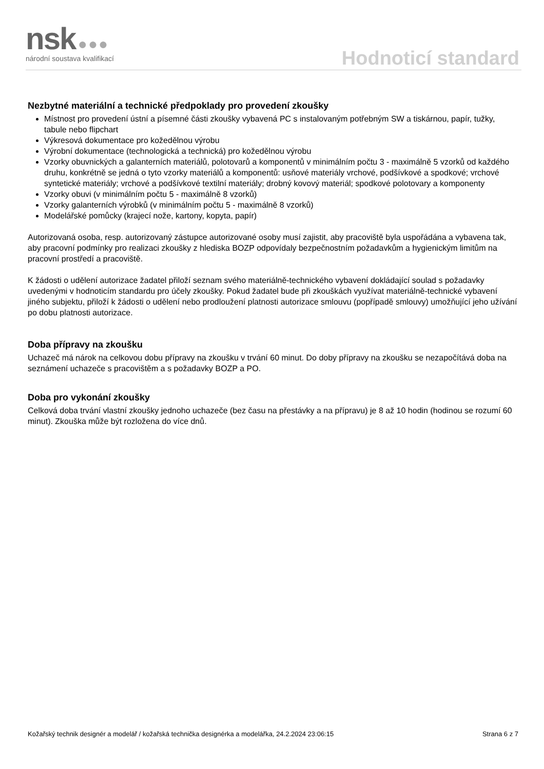nsk ●●●
národní soustava kvalifikací
Hodnoticí standard
Nezbytné materiální a technické předpoklady pro provedení zkoušky
Místnost pro provedení ústní a písemné části zkoušky vybavená PC s instalovaným potřebným SW a tiskárnou, papír, tužky, tabule nebo flipchart
Výkresová dokumentace pro kožedělnou výrobu
Výrobní dokumentace (technologická a technická) pro kožedělnou výrobu
Vzorky obuvnických a galanterních materiálů, polotovarů a komponentů v minimálním počtu 3 - maximálně 5 vzorků od každého druhu, konkrétně se jedná o tyto vzorky materiálů a komponentů: usňové materiály vrchové, podšívkové a spodkové; vrchové syntetické materiály; vrchové a podšívkové textilní materiály; drobný kovový materiál; spodkové polotovary a komponenty
Vzorky obuvi (v minimálním počtu 5 - maximálně 8 vzorků)
Vzorky galanterních výrobků (v minimálním počtu 5 - maximálně 8 vzorků)
Modelářské pomůcky (krajecí nože, kartony, kopyta, papír)
Autorizovaná osoba, resp. autorizovaný zástupce autorizované osoby musí zajistit, aby pracoviště byla uspořádána a vybavena tak, aby pracovní podmínky pro realizaci zkoušky z hlediska BOZP odpovídaly bezpečnostním požadavkům a hygienickým limitům na pracovní prostředí a pracoviště.
K žádosti o udělení autorizace žadatel přiloží seznam svého materiálně-technického vybavení dokládající soulad s požadavky uvedenými v hodnoticím standardu pro účely zkoušky. Pokud žadatel bude při zkouškách využívat materiálně-technické vybavení jiného subjektu, přiloží k žádosti o udělení nebo prodloužení platnosti autorizace smlouvu (popřípadě smlouvy) umožňující jeho užívání po dobu platnosti autorizace.
Doba přípravy na zkoušku
Uchazeč má nárok na celkovou dobu přípravy na zkoušku v trvání 60 minut. Do doby přípravy na zkoušku se nezapočítává doba na seznámení uchazeče s pracovištěm a s požadavky BOZP a PO.
Doba pro vykonání zkoušky
Celková doba trvání vlastní zkoušky jednoho uchazeče (bez času na přestávky a na přípravu) je 8 až 10 hodin (hodinou se rozumí 60 minut). Zkouška může být rozložena do více dnů.
Kožařský technik designér a modelář / kožařská technička designérka a modelářka, 24.2.2024 23:06:15 Strana 6 z 7